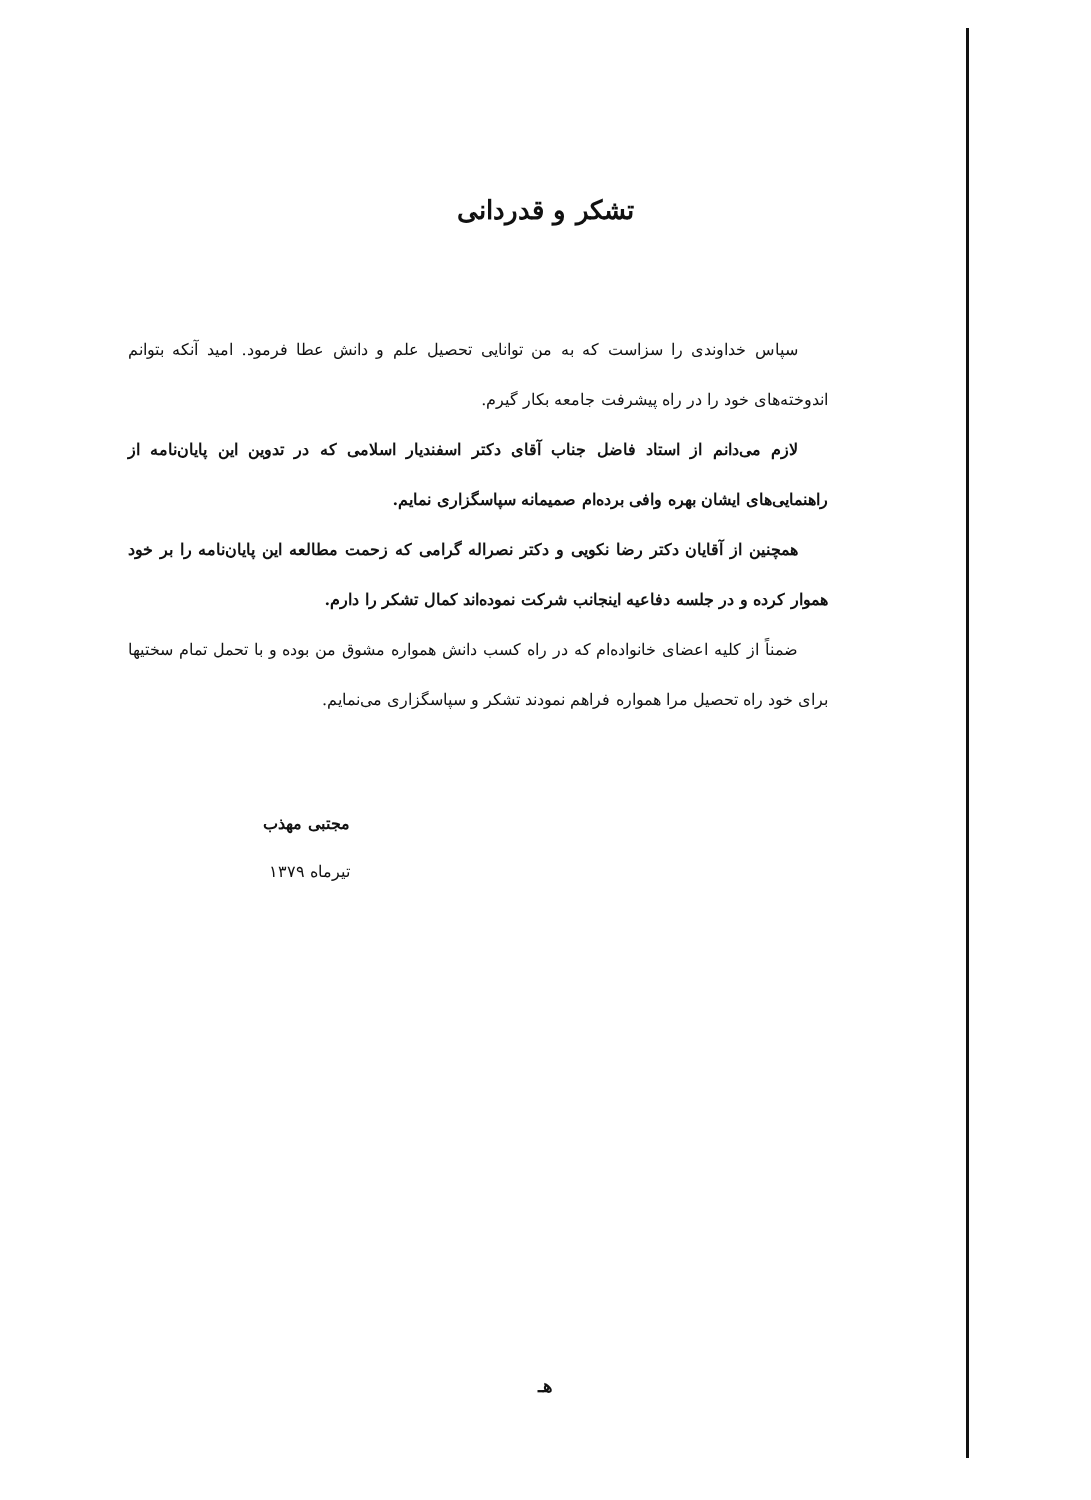تشکر و قدردانی
سپاس خداوندی را سزاست که به من توانایی تحصیل علم و دانش عطا فرمود. امید آنکه بتوانم اندوخته‌های خود را در راه پیشرفت جامعه بکار گیرم.
لازم می‌دانم از استاد فاضل جناب آقای دکتر اسفندیار اسلامی که در تدوین این پایان‌نامه از راهنمایی‌های ایشان بهره وافی برده‌ام صمیمانه سپاسگزاری نمایم.
همچنین از آقایان دکتر رضا نکویی و دکتر نصراله گرامی که زحمت مطالعه این پایان‌نامه را بر خود هموار کرده و در جلسه دفاعیه اینجانب شرکت نموده‌اند کمال تشکر را دارم.
ضمناً از کلیه اعضای خانواده‌ام که در راه کسب دانش همواره مشوق من بوده و با تحمل تمام سختیها برای خود راه تحصیل مرا همواره فراهم نمودند تشکر و سپاسگزاری می‌نمایم.
مجتبی مهذب
تیرماه ۱۳۷۹
هـ